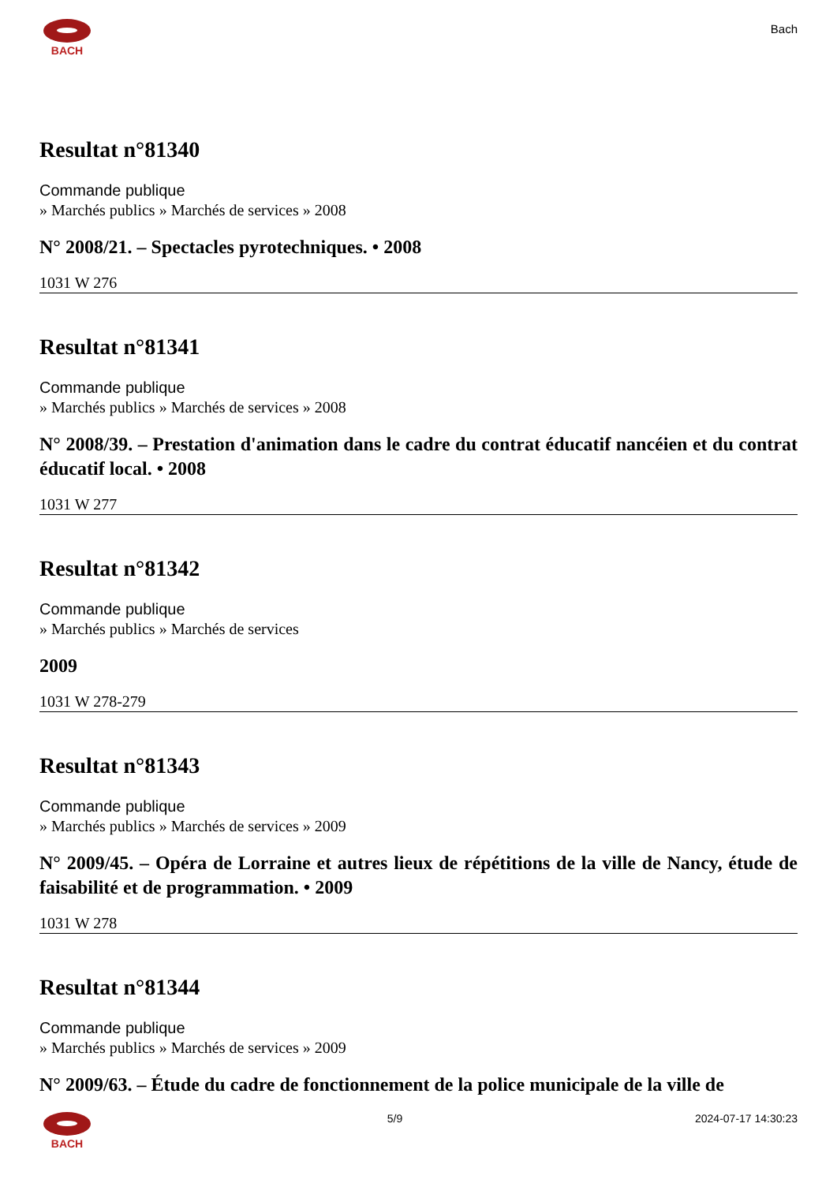BACH
Bach
Resultat n°81340
Commande publique
» Marchés publics » Marchés de services » 2008
N° 2008/21. – Spectacles pyrotechniques. • 2008
1031 W 276
Resultat n°81341
Commande publique
» Marchés publics » Marchés de services » 2008
N° 2008/39. – Prestation d'animation dans le cadre du contrat éducatif nancéien et du contrat éducatif local. • 2008
1031 W 277
Resultat n°81342
Commande publique
» Marchés publics » Marchés de services
2009
1031 W 278-279
Resultat n°81343
Commande publique
» Marchés publics » Marchés de services » 2009
N° 2009/45. – Opéra de Lorraine et autres lieux de répétitions de la ville de Nancy, étude de faisabilité et de programmation. • 2009
1031 W 278
Resultat n°81344
Commande publique
» Marchés publics » Marchés de services » 2009
N° 2009/63. – Étude du cadre de fonctionnement de la police municipale de la ville de
BACH 5/9 2024-07-17 14:30:23